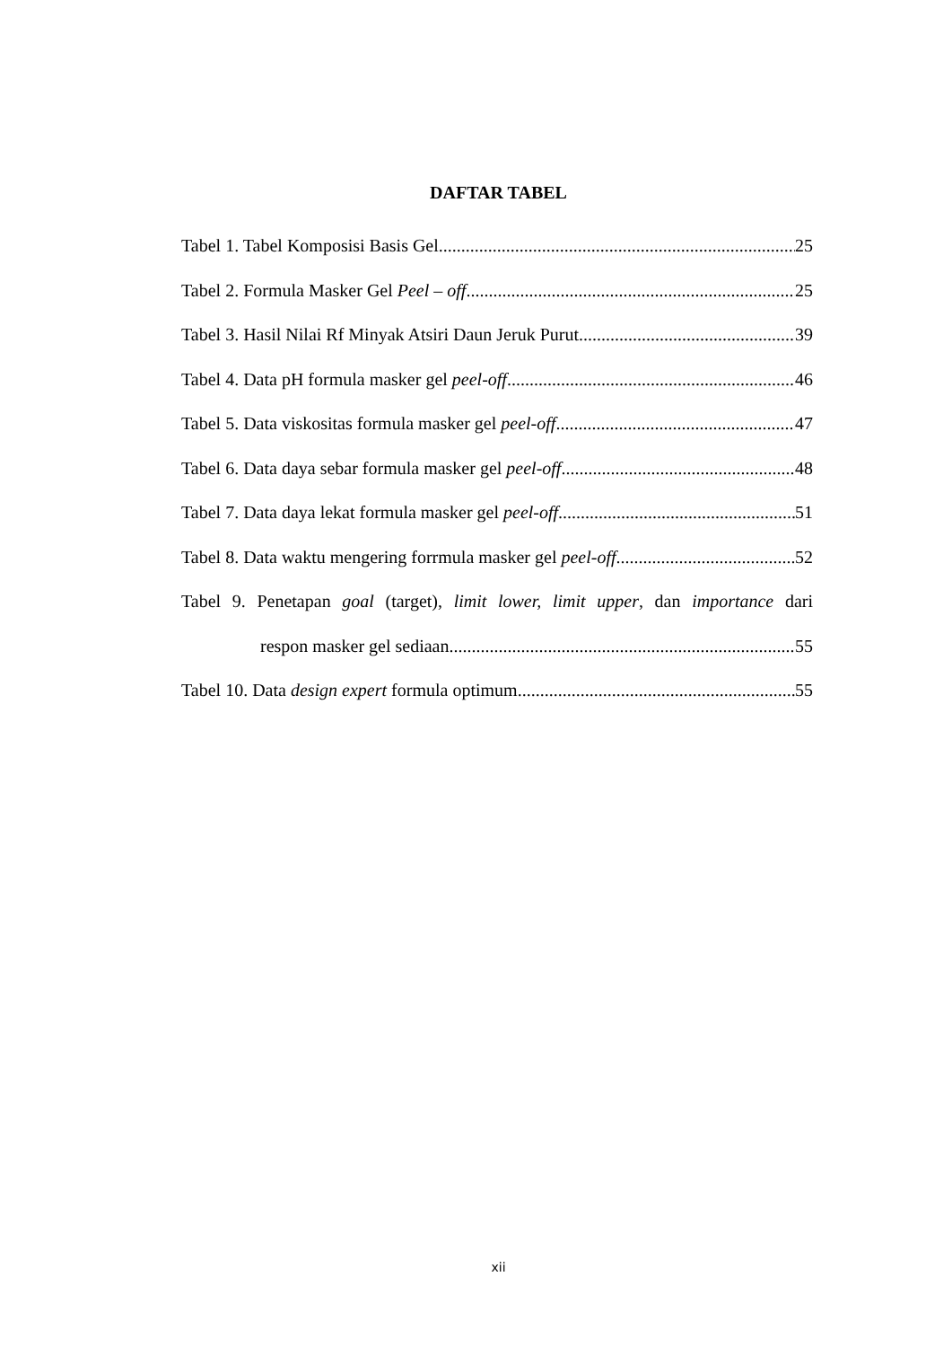DAFTAR TABEL
Tabel 1. Tabel Komposisi Basis Gel 25
Tabel 2. Formula Masker Gel Peel – off 25
Tabel 3. Hasil Nilai Rf Minyak Atsiri Daun Jeruk Purut 39
Tabel 4. Data pH formula masker gel peel-off 46
Tabel 5. Data viskositas formula masker gel peel-off 47
Tabel 6. Data daya sebar formula masker gel peel-off 48
Tabel 7. Data daya lekat formula masker gel peel-off 51
Tabel 8. Data waktu mengering forrmula masker gel peel-off 52
Tabel 9. Penetapan goal (target), limit lower, limit upper, dan importance dari
respon masker gel sediaan 55
Tabel 10. Data design expert formula optimum 55
xii